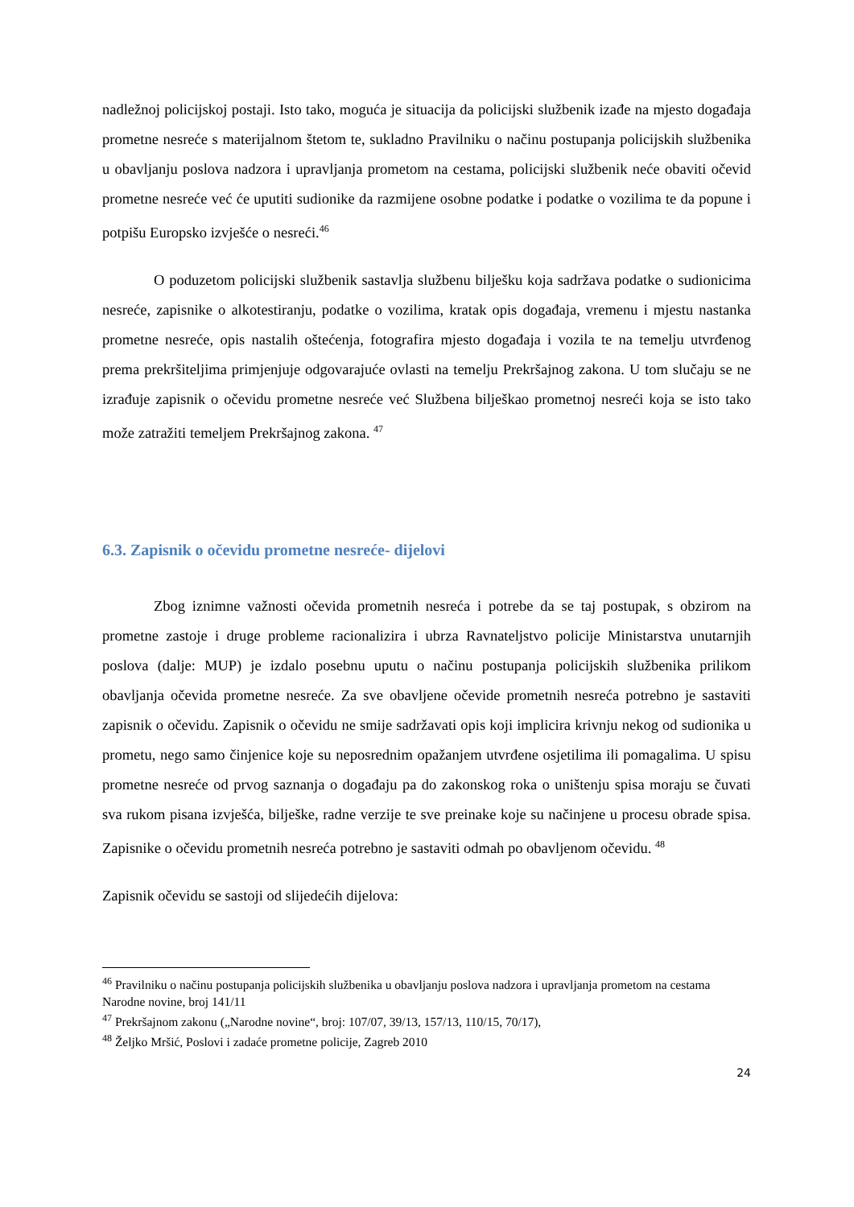nadležnoj policijskoj postaji. Isto tako, moguća je situacija da policijski službenik izađe na mjesto događaja prometne nesreće s materijalnom štetom te, sukladno Pravilniku o načinu postupanja policijskih službenika u obavljanju poslova nadzora i upravljanja prometom na cestama, policijski službenik neće obaviti očevid prometne nesreće već će uputiti sudionike da razmijene osobne podatke i podatke o vozilima te da popune i potpišu Europsko izvješće o nesreći.<sup>46</sup>
O poduzetom policijski službenik sastavlja službenu bilješku koja sadržava podatke o sudionicima nesreće, zapisnike o alkotestiranju, podatke o vozilima, kratak opis događaja, vremenu i mjestu nastanka prometne nesreće, opis nastalih oštećenja, fotografira mjesto događaja i vozila te na temelju utvrđenog prema prekršiteljima primjenjuje odgovarajuće ovlasti na temelju Prekršajnog zakona. U tom slučaju se ne izrađuje zapisnik o očevidu prometne nesreće već Službena bilješkao prometnoj nesreći koja se isto tako može zatražiti temeljem Prekršajnog zakona. <sup>47</sup>
6.3. Zapisnik o očevidu prometne nesreće- dijelovi
Zbog iznimne važnosti očevida prometnih nesreća i potrebe da se taj postupak, s obzirom na prometne zastoje i druge probleme racionalizira i ubrza Ravnateljstvo policije Ministarstva unutarnjih poslova (dalje: MUP) je izdalo posebnu uputu o načinu postupanja policijskih službenika prilikom obavljanja očevida prometne nesreće. Za sve obavljene očevide prometnih nesreća potrebno je sastaviti zapisnik o očevidu. Zapisnik o očevidu ne smije sadržavati opis koji implicira krivnju nekog od sudionika u prometu, nego samo činjenice koje su neposrednim opažanjem utvrđene osjetilima ili pomagalima. U spisu prometne nesreće od prvog saznanja o događaju pa do zakonskog roka o uništenju spisa moraju se čuvati sva rukom pisana izvješća, bilješke, radne verzije te sve preinake koje su načinjene u procesu obrade spisa. Zapisnike o očevidu prometnih nesreća potrebno je sastaviti odmah po obavljenom očevidu. <sup>48</sup>
Zapisnik očevidu se sastoji od slijedećih dijelova:
<sup>46</sup> Pravilniku o načinu postupanja policijskih službenika u obavljanju poslova nadzora i upravljanja prometom na cestama Narodne novine, broj 141/11
<sup>47</sup> Prekršajnom zakonu („Narodne novine“, broj: 107/07, 39/13, 157/13, 110/15, 70/17),
<sup>48</sup> Željko Mršić, Poslovi i zadaće prometne policije, Zagreb 2010
24